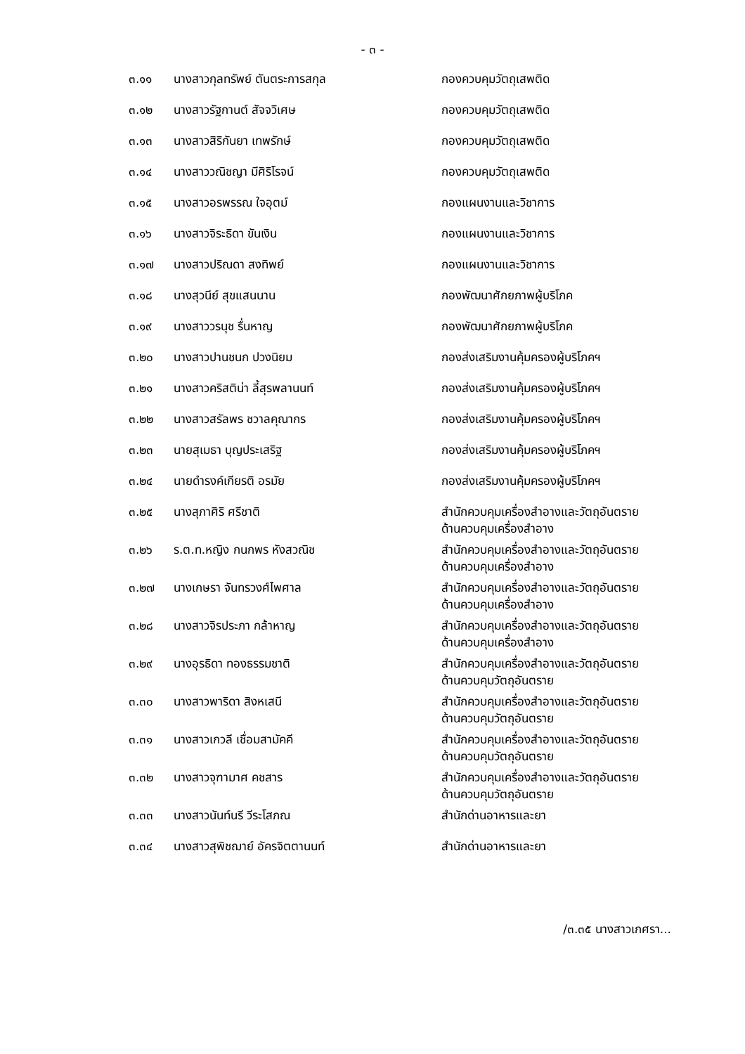- ๓ -
| ๓.๑๑ | นางสาวกุลทรัพย์ ตันตระการสกุล | กองควบคุมวัตถุเสพติด |
| ๓.๑๒ | นางสาวรัฐกานต์ สัจจวิเศษ | กองควบคุมวัตถุเสพติด |
| ๓.๑๓ | นางสาวสิริกันยา เทพรักษ์ | กองควบคุมวัตถุเสพติด |
| ๓.๑๔ | นางสาววณิชญา มีศิริโรจน์ | กองควบคุมวัตถุเสพติด |
| ๓.๑๕ | นางสาวอรพรรณ ใจอุตม์ | กองแผนงานและวิชาการ |
| ๓.๑๖ | นางสาวจิระธิดา ขันเงิน | กองแผนงานและวิชาการ |
| ๓.๑๗ | นางสาวปริณดา สงทิพย์ | กองแผนงานและวิชาการ |
| ๓.๑๘ | นางสุวนีย์ สุขแสนนาน | กองพัฒนาศักยภาพผู้บริโภค |
| ๓.๑๙ | นางสาววรนุช รื่นหาญ | กองพัฒนาศักยภาพผู้บริโภค |
| ๓.๒๐ | นางสาวปานชนก ปวงนิยม | กองส่งเสริมงานคุ้มครองผู้บริโภคฯ |
| ๓.๒๑ | นางสาวคริสติน่า ลี้สุรพลานนท์ | กองส่งเสริมงานคุ้มครองผู้บริโภคฯ |
| ๓.๒๒ | นางสาวสรัลพร ชวาลคุณากร | กองส่งเสริมงานคุ้มครองผู้บริโภคฯ |
| ๓.๒๓ | นายสุเมธา บุญประเสริฐ | กองส่งเสริมงานคุ้มครองผู้บริโภคฯ |
| ๓.๒๔ | นายดำรงค์เกียรติ อรมัย | กองส่งเสริมงานคุ้มครองผู้บริโภคฯ |
| ๓.๒๕ | นางสุภาศิริ ศรีชาติ | สำนักควบคุมเครื่องสำอางและวัตถุอันตราย ด้านควบคุมเครื่องสำอาง |
| ๓.๒๖ | ร.ต.ท.หญิง กนกพร หังสวณิช | สำนักควบคุมเครื่องสำอางและวัตถุอันตราย ด้านควบคุมเครื่องสำอาง |
| ๓.๒๗ | นางเกษรา จันทรวงศ์ไพศาล | สำนักควบคุมเครื่องสำอางและวัตถุอันตราย ด้านควบคุมเครื่องสำอาง |
| ๓.๒๘ | นางสาวจิรประภา กล้าหาญ | สำนักควบคุมเครื่องสำอางและวัตถุอันตราย ด้านควบคุมเครื่องสำอาง |
| ๓.๒๙ | นางอุรธิดา ทองธรรมชาติ | สำนักควบคุมเครื่องสำอางและวัตถุอันตราย ด้านควบคุมวัตถุอันตราย |
| ๓.๓๐ | นางสาวพาริดา สิงหเสนี | สำนักควบคุมเครื่องสำอางและวัตถุอันตราย ด้านควบคุมวัตถุอันตราย |
| ๓.๓๑ | นางสาวเกวลี เชื่อมสามัคคี | สำนักควบคุมเครื่องสำอางและวัตถุอันตราย ด้านควบคุมวัตถุอันตราย |
| ๓.๓๒ | นางสาวจุฑามาศ คชสาร | สำนักควบคุมเครื่องสำอางและวัตถุอันตราย ด้านควบคุมวัตถุอันตราย |
| ๓.๓๓ | นางสาวนันท์นรี วีระโสภณ | สำนักด่านอาหารและยา |
| ๓.๓๔ | นางสาวสุพิชฌาย์ อัครจิตตานนท์ | สำนักด่านอาหารและยา |
/๓.๓๕ นางสาวเกศรา...